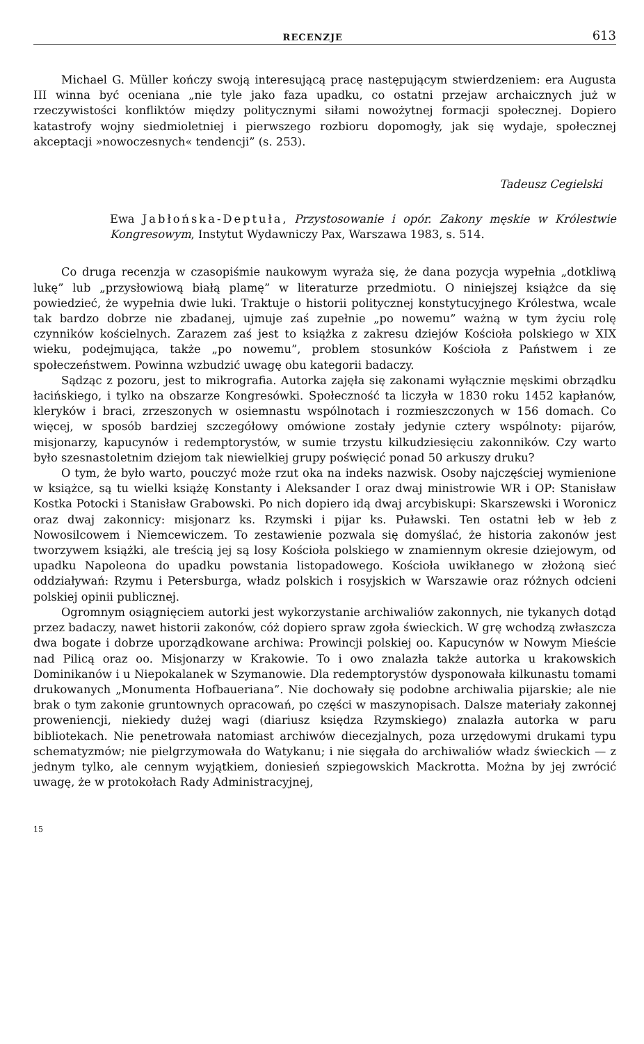RECENZJE 613
Michael G. Müller kończy swoją interesującą pracę następującym stwierdzeniem: era Augusta III winna być oceniana „nie tyle jako faza upadku, co ostatni przejaw archaicznych już w rzeczywistości konfliktów między politycznymi siłami nowożytnej formacji społecznej. Dopiero katastrofy wojny siedmioletniej i pierwszego rozbioru dopomogły, jak się wydaje, społecznej akceptacji »nowoczesnych« tendencji” (s. 253).
Tadeusz Cegielski
Ewa Jabłońska-Deptuła, Przystosowanie i opór. Zakony męskie w Królestwie Kongresowym, Instytut Wydawniczy Pax, Warszawa 1983, s. 514.
Co druga recenzja w czasopiśmie naukowym wyraża się, że dana pozycja wypełnia „dotkliwą lukę” lub „przysłowiową białą plamę” w literaturze przedmiotu. O niniejszej książce da się powiedzieć, że wypełnia dwie luki. Traktuje o historii politycznej konstytucyjnego Królestwa, wcale tak bardzo dobrze nie zbadanej, ujmuje zaś zupełnie „po nowemu” ważną w tym życiu rolę czynników kościelnych. Zarazem zaś jest to książka z zakresu dziejów Kościoła polskiego w XIX wieku, podejmująca, także „po nowemu”, problem stosunków Kościoła z Państwem i ze społeczeństwem. Powinna wzbudzić uwagę obu kategorii badaczy.
Sądząc z pozoru, jest to mikrografia. Autorka zajęła się zakonami wyłącznie męskimi obrządku łacińskiego, i tylko na obszarze Kongresówki. Społeczność ta liczyła w 1830 roku 1452 kapłanów, kleryków i braci, zrzeszonych w osiemnastu wspólnotach i rozmieszczonych w 156 domach. Co więcej, w sposób bardziej szczegółowy omówione zostały jedynie cztery wspólnoty: pijarów, misjonarzy, kapucynów i redemptorystów, w sumie trzystu kilkudziesięciu zakonników. Czy warto było szesnastoletnim dziejom tak niewielkiej grupy poświęcić ponad 50 arkuszy druku?
O tym, że było warto, pouczyć może rzut oka na indeks nazwisk. Osoby najczęściej wymienione w książce, są tu wielki książę Konstanty i Aleksander I oraz dwaj ministrowie WR i OP: Stanisław Kostka Potocki i Stanisław Grabowski. Po nich dopiero idą dwaj arcybiskupi: Skarszewski i Woronicz oraz dwaj zakonnicy: misjonarz ks. Rzymski i pijar ks. Puławski. Ten ostatni łeb w łeb z Nowosilcowem i Niemcewiczem. To zestawienie pozwala się domyślać, że historia zakonów jest tworzywem książki, ale treścią jej są losy Kościoła polskiego w znamiennym okresie dziejowym, od upadku Napoleona do upadku powstania listopadowego. Kościoła uwikłanego w złożoną sieć oddziaływań: Rzymu i Petersburga, władz polskich i rosyjskich w Warszawie oraz różnych odcieni polskiej opinii publicznej.
Ogromnym osiągnięciem autorki jest wykorzystanie archiwaliów zakonnych, nie tykanych dotąd przez badaczy, nawet historii zakonów, cóż dopiero spraw zgoła świeckich. W grę wchodzą zwłaszcza dwa bogate i dobrze uporządkowane archiwa: Prowincji polskiej oo. Kapucynów w Nowym Mieście nad Pilicą oraz oo. Misjonarzy w Krakowie. To i owo znalazła także autorka u krakowskich Dominikanów i u Niepokalanek w Szymanowie. Dla redemptorystów dysponowała kilkunastu tomami drukowanych „Monumenta Hofbaueriana”. Nie dochowały się podobne archiwalia pijarskie; ale nie brak o tym zakonie gruntownych opracowań, po części w maszynopisach. Dalsze materiały zakonnej proweniencji, niekiedy dużej wagi (diariusz księdza Rzymskiego) znalazła autorka w paru bibliotekach. Nie penetrowała natomiast archiwów diecezjalnych, poza urzędowymi drukami typu schematyzmów; nie pielgrzymowała do Watykanu; i nie sięgała do archiwaliów władz świeckich — z jednym tylko, ale cennym wyjątkiem, doniesień szpiegowskich Mackrotta. Można by jej zwrócić uwagę, że w protokołach Rady Administracyjnej,
15